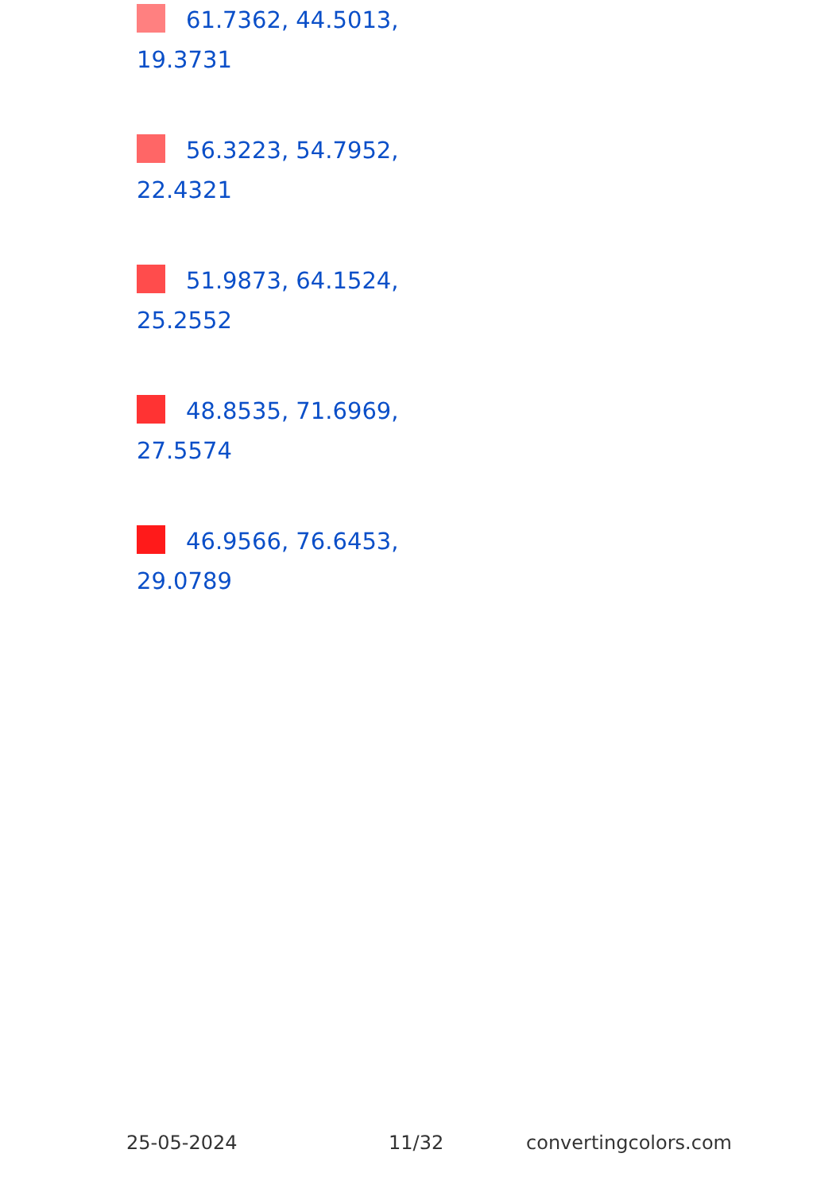61.7362, 44.5013, 19.3731
56.3223, 54.7952, 22.4321
51.9873, 64.1524, 25.2552
48.8535, 71.6969, 27.5574
46.9566, 76.6453, 29.0789
25-05-2024 11/32 convertingcolors.com